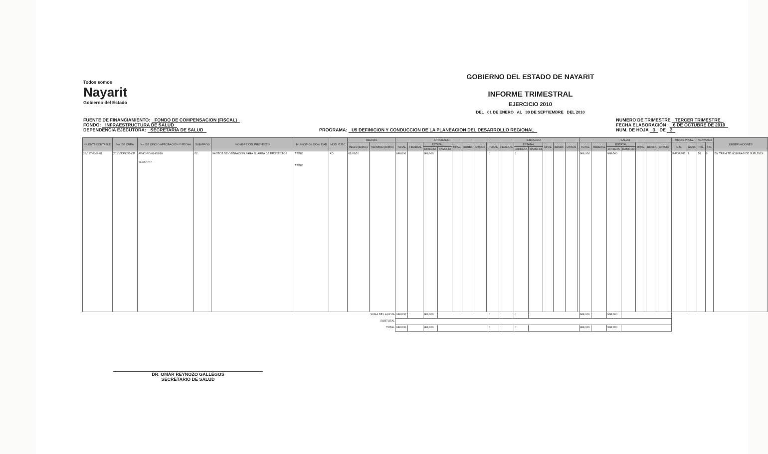Todos somos
Nayarit
Gobierno del Estado
GOBIERNO DEL ESTADO DE NAYARIT
INFORME TRIMESTRAL
EJERCICIO 2010
DEL 01 DE ENERO AL 30 DE SEPTIEMBRE DEL 2010
FUENTE DE FINANCIAMIENTO: FONDO DE COMPENSACION (FISCAL)
FONDO: INFRAESTRUCTURA DE SALUD
DEPENDENCIA EJECUTORA: SECRETARIA DE SALUD
PROGRAMA: U9 DEFINICION Y CONDUCCION DE LA PLANEACION DEL DESARROLLO REGIONAL
NUMERO DE TRIMESTRE TERCER TRIMESTRE
FECHA ELABORACIÓN : 6 DE OCTUBRE DE 2010
NUM. DE HOJA 3 DE 3
| CUENTA CONTABLE | No. DE OBRA | No. DE OFICIO APROBACIÓN Y FECHA | SUB-PROG | NOMBRE DEL PROYECTO | MUNICIPIO LOCALIDAD | MOD. EJEC. | FECHAS | | APROBADO | | | | | | | | EJERCIDO | | | | | | | | SALDO | | | | | | | | METAS PROG. | | % AVANCE | | OBSERVACIONES |
| --- | --- | --- | --- | --- | --- | --- | --- | --- | --- | --- | --- | --- | --- | --- | --- | --- | --- | --- | --- | --- | --- | --- | --- | --- | --- | --- | --- | --- | --- | --- | --- | --- | --- | --- | --- | --- | --- |
| | | | | | | | INICIO (D/M/A) | TERMINO (D/M/A) | TOTAL | FEDERAL | ESTATAL | | MPAL. | BENEF. | OTROS | | TOTAL | FEDERAL | ESTATAL | | MPAL. | BENEF. | OTROS | | TOTAL | FEDERAL | ESTATAL | | MPAL. | BENEF. | OTROS | | U.M. | CANT. | FIS. | FIN. | |
| | | | | | | | | | | | DIRECTA | RAMO 33 | | | | | | | DIRECTA | RAMO 33 | | | | | | | DIRECTA | RAMO 33 | | | | | | | | | |
| 24.137.6309.01 | 2010/SSN055-CP | AP-IC-FC-024/2010 16/02/2010 | 02 | GASTOS DE OPERACIÓN PARA EL AREA DE PROYECTOS | TEPIC TEPIC | AD | 01/01/10 | | 988,000 | | 988,000 | | | | | | 0 | | 0 | | | | | | 988,000 | | 988,000 | | | | | | INFORME | 1 | 70 | 0 | EN TRAMITE NOMINAS DE SUELDOS |
| SUMA DE LA HOJA | | | | | | | | | 988,000 | | 988,000 | | | | | | 0 | | 0 | | | | | | 988,000 | | 988,000 | | | | | | | | | | |
| SUBTOTAL | | | | | | | | | | | | | | | | | | | | | | | | | | | | | | | | | | | | | |
| TOTAL | | | | | | | | | 988,000 | | 988,000 | | | | | | 0 | | 0 | | | | | | 988,000 | | 988,000 | | | | | | | | | | |
DR. OMAR REYNOZO GALLEGOS
SECRETARIO DE SALUD